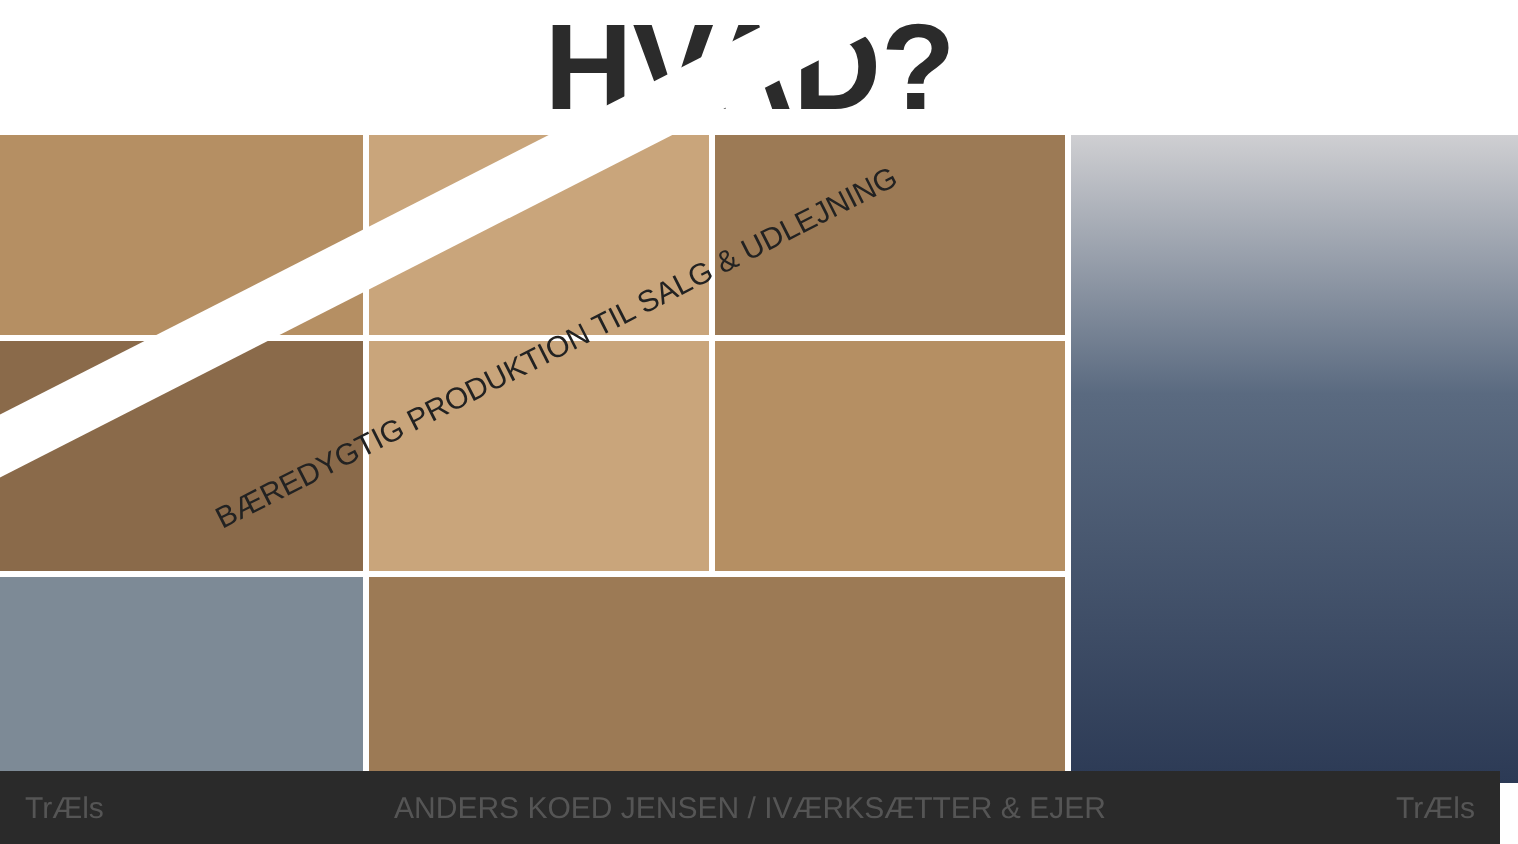HVAD?
BÆREDYGTIG PRODUKTION TIL SALG & UDLEJNING
TrÆls ANDERS KOED JENSEN / IVÆRKSÆTTER & EJER TrÆls